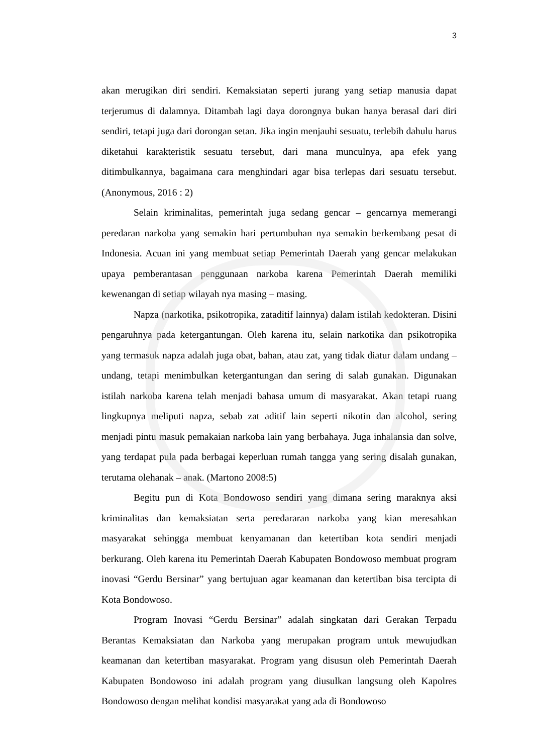3
akan merugikan diri sendiri. Kemaksiatan seperti jurang yang setiap manusia dapat terjerumus di dalamnya. Ditambah lagi daya dorongnya bukan hanya berasal dari diri sendiri, tetapi juga dari dorongan setan. Jika ingin menjauhi sesuatu, terlebih dahulu harus diketahui karakteristik sesuatu tersebut, dari mana munculnya, apa efek yang ditimbulkannya, bagaimana cara menghindari agar bisa terlepas dari sesuatu tersebut. (Anonymous, 2016 : 2)
Selain kriminalitas, pemerintah juga sedang gencar – gencarnya memerangi peredaran narkoba yang semakin hari pertumbuhan nya semakin berkembang pesat di Indonesia. Acuan ini yang membuat setiap Pemerintah Daerah yang gencar melakukan upaya pemberantasan penggunaan narkoba karena Pemerintah Daerah memiliki kewenangan di setiap wilayah nya masing – masing.
Napza (narkotika, psikotropika, zataditif lainnya) dalam istilah kedokteran. Disini pengaruhnya pada ketergantungan. Oleh karena itu, selain narkotika dan psikotropika yang termasuk napza adalah juga obat, bahan, atau zat, yang tidak diatur dalam undang – undang, tetapi menimbulkan ketergantungan dan sering di salah gunakan. Digunakan istilah narkoba karena telah menjadi bahasa umum di masyarakat. Akan tetapi ruang lingkupnya meliputi napza, sebab zat aditif lain seperti nikotin dan alcohol, sering menjadi pintu masuk pemakaian narkoba lain yang berbahaya. Juga inhalansia dan solve, yang terdapat pula pada berbagai keperluan rumah tangga yang sering disalah gunakan, terutama olehanak – anak. (Martono 2008:5)
Begitu pun di Kota Bondowoso sendiri yang dimana sering maraknya aksi kriminalitas dan kemaksiatan serta peredararan narkoba yang kian meresahkan masyarakat sehingga membuat kenyamanan dan ketertiban kota sendiri menjadi berkurang. Oleh karena itu Pemerintah Daerah Kabupaten Bondowoso membuat program inovasi “Gerdu Bersinar” yang bertujuan agar keamanan dan ketertiban bisa tercipta di Kota Bondowoso.
Program Inovasi “Gerdu Bersinar” adalah singkatan dari Gerakan Terpadu Berantas Kemaksiatan dan Narkoba yang merupakan program untuk mewujudkan keamanan dan ketertiban masyarakat. Program yang disusun oleh Pemerintah Daerah Kabupaten Bondowoso ini adalah program yang diusulkan langsung oleh Kapolres Bondowoso dengan melihat kondisi masyarakat yang ada di Bondowoso